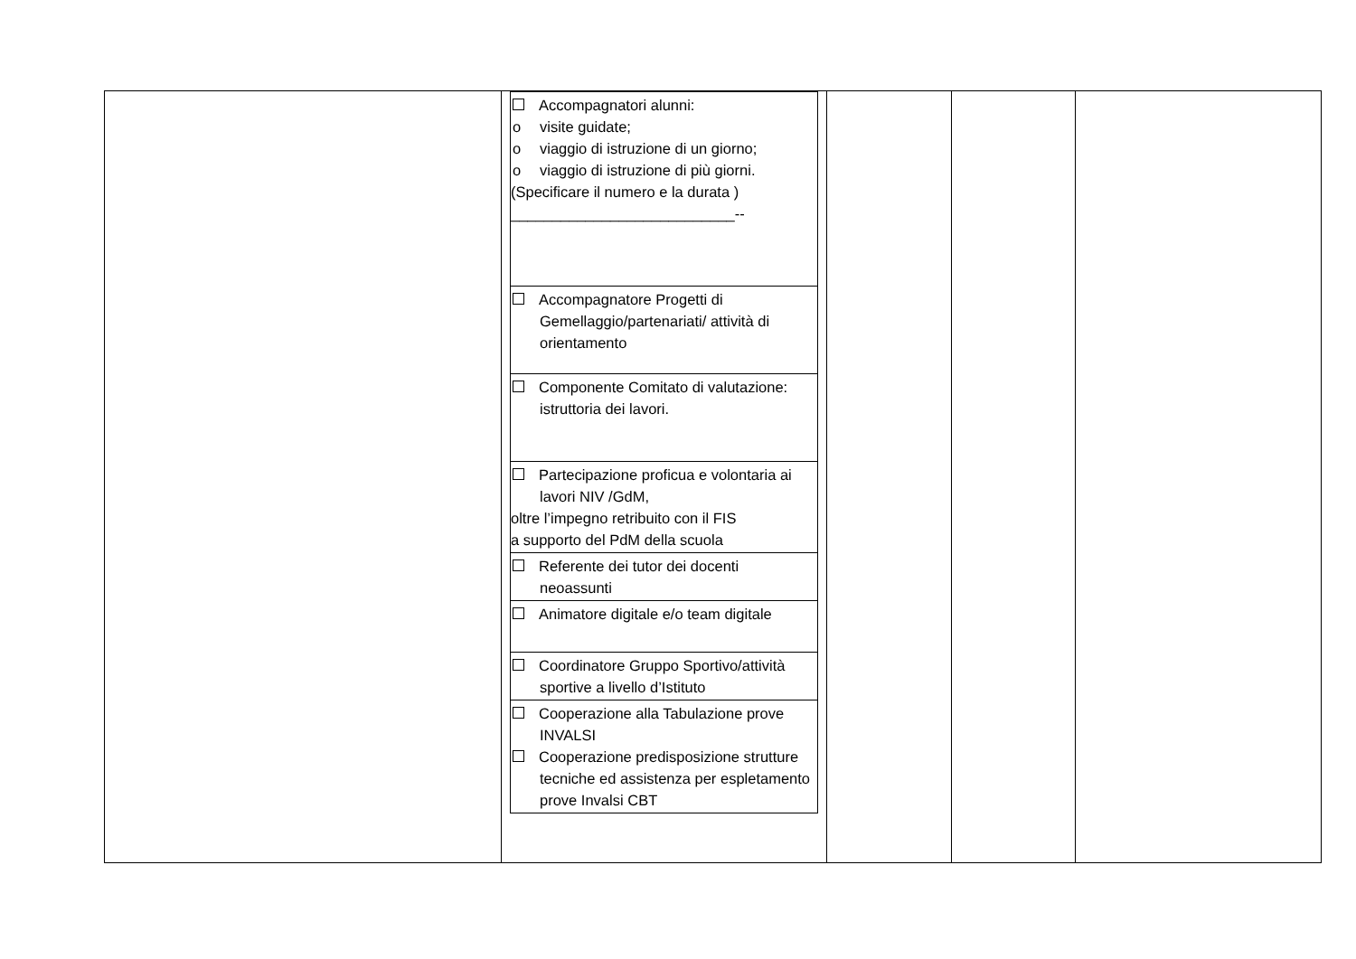| | / Accompagnatori alunni: o visite guidate; o viaggio di istruzione di un giorno; o viaggio di istruzione di più giorni. (Specificare il numero e la durata ) ___________________________-- / / Accompagnatore Progetti di Gemellaggio/partenariati/ attività di orientamento / / Componente Comitato di valutazione: istruttoria dei lavori. / / Partecipazione proficua e volontaria ai lavori NIV /GdM, oltre l’impegno retribuito con il FIS a supporto del PdM della scuola / / Referente dei tutor dei docenti neoassunti / / Animatore digitale e/o team digitale / / Coordinatore Gruppo Sportivo/attività sportive a livello d’Istituto / / Cooperazione alla Tabulazione prove INVALSI Cooperazione predisposizione strutture tecniche ed assistenza per espletamento prove Invalsi CBT / | | | |